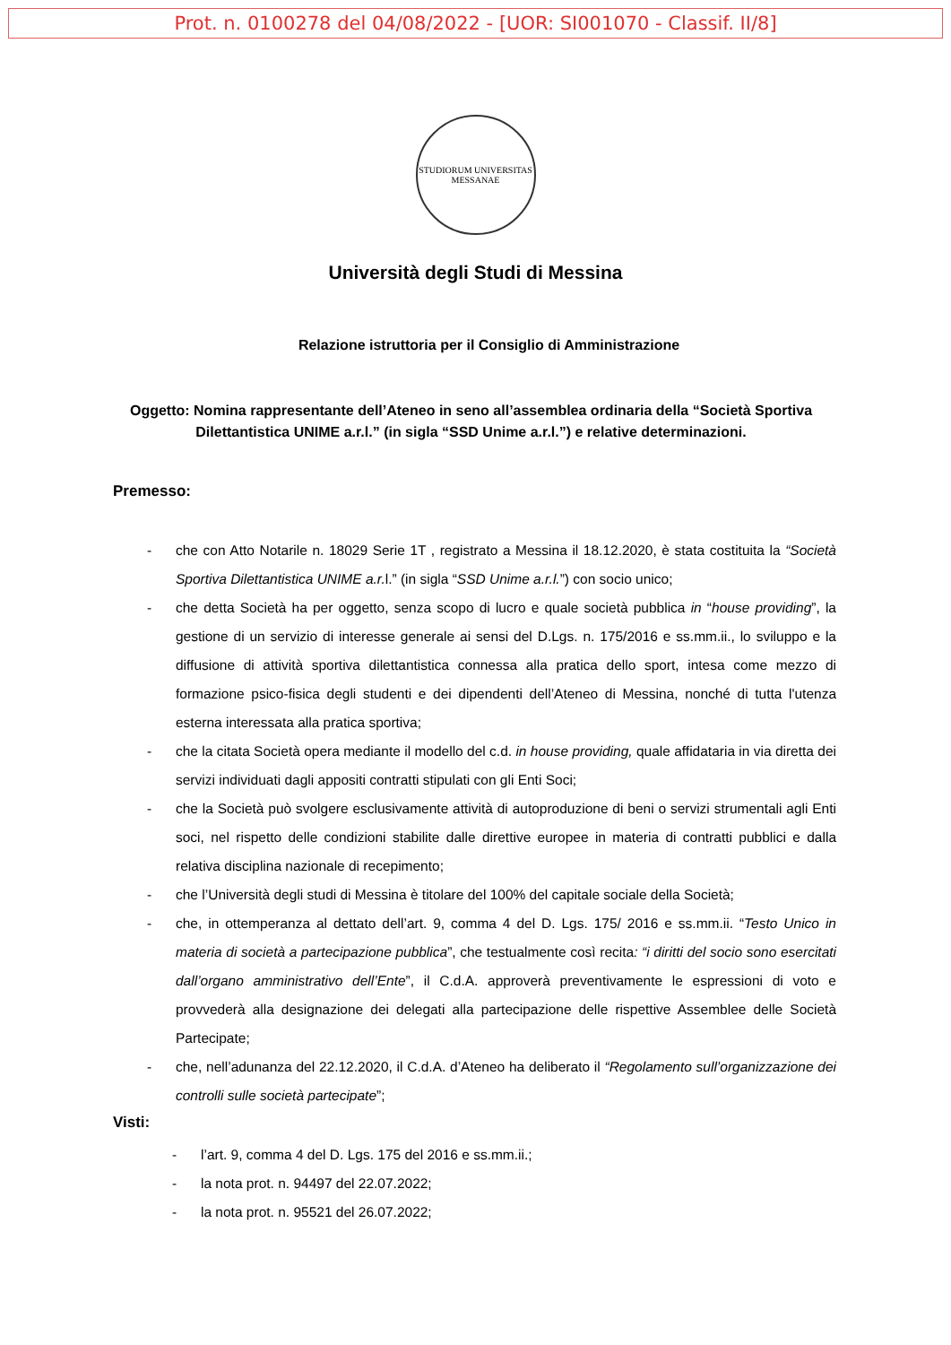Prot. n. 0100278 del 04/08/2022 - [UOR: SI001070 - Classif. II/8]
STUDIORUM UNIVERSITAS
MESSANAE
Università degli Studi di Messina
Relazione istruttoria per il Consiglio di Amministrazione
Oggetto: Nomina rappresentante dell’Ateneo in seno all’assemblea ordinaria della “Società Sportiva Dilettantistica UNIME a.r.l.” (in sigla “SSD Unime a.r.l.”) e relative determinazioni.
Premesso:
- che con Atto Notarile n. 18029 Serie 1T , registrato a Messina il 18.12.2020, è stata costituita la “Società Sportiva Dilettantistica UNIME a.r. l.” (in sigla “SSD Unime a.r.l.”) con socio unico;
- che detta Società ha per oggetto, senza scopo di lucro e quale società pubblica in “house providing”, la gestione di un servizio di interesse generale ai sensi del D.Lgs. n. 175/2016 e ss.mm.ii., lo sviluppo e la diffusione di attività sportiva dilettantistica connessa alla pratica dello sport, intesa come mezzo di formazione psico-fisica degli studenti e dei dipendenti dell’Ateneo di Messina, nonché di tutta l'utenza esterna interessata alla pratica sportiva;
- che la citata Società opera mediante il modello del c.d. in house providing, quale affidataria in via diretta dei servizi individuati dagli appositi contratti stipulati con gli Enti Soci;
- che la Società può svolgere esclusivamente attività di autoproduzione di beni o servizi strumentali agli Enti soci, nel rispetto delle condizioni stabilite dalle direttive europee in materia di contratti pubblici e dalla relativa disciplina nazionale di recepimento;
- che l’Università degli studi di Messina è titolare del 100% del capitale sociale della Società;
- che, in ottemperanza al dettato dell’art. 9, comma 4 del D. Lgs. 175/ 2016 e ss.mm.ii. “Testo Unico in materia di società a partecipazione pubblica”, che testualmente così recita: “i diritti del socio sono esercitati dall’organo amministrativo dell’Ente”, il C.d.A. approverà preventivamente le espressioni di voto e provvederà alla designazione dei delegati alla partecipazione delle rispettive Assemblee delle Società Partecipate;
- che, nell’adunanza del 22.12.2020, il C.d.A. d’Ateneo ha deliberato il “Regolamento sull’organizzazione dei controlli sulle società partecipate”;
Visti:
- l’art. 9, comma 4 del D. Lgs. 175 del 2016 e ss.mm.ii.;
- la nota prot. n. 94497 del 22.07.2022;
- la nota prot. n. 95521 del 26.07.2022;